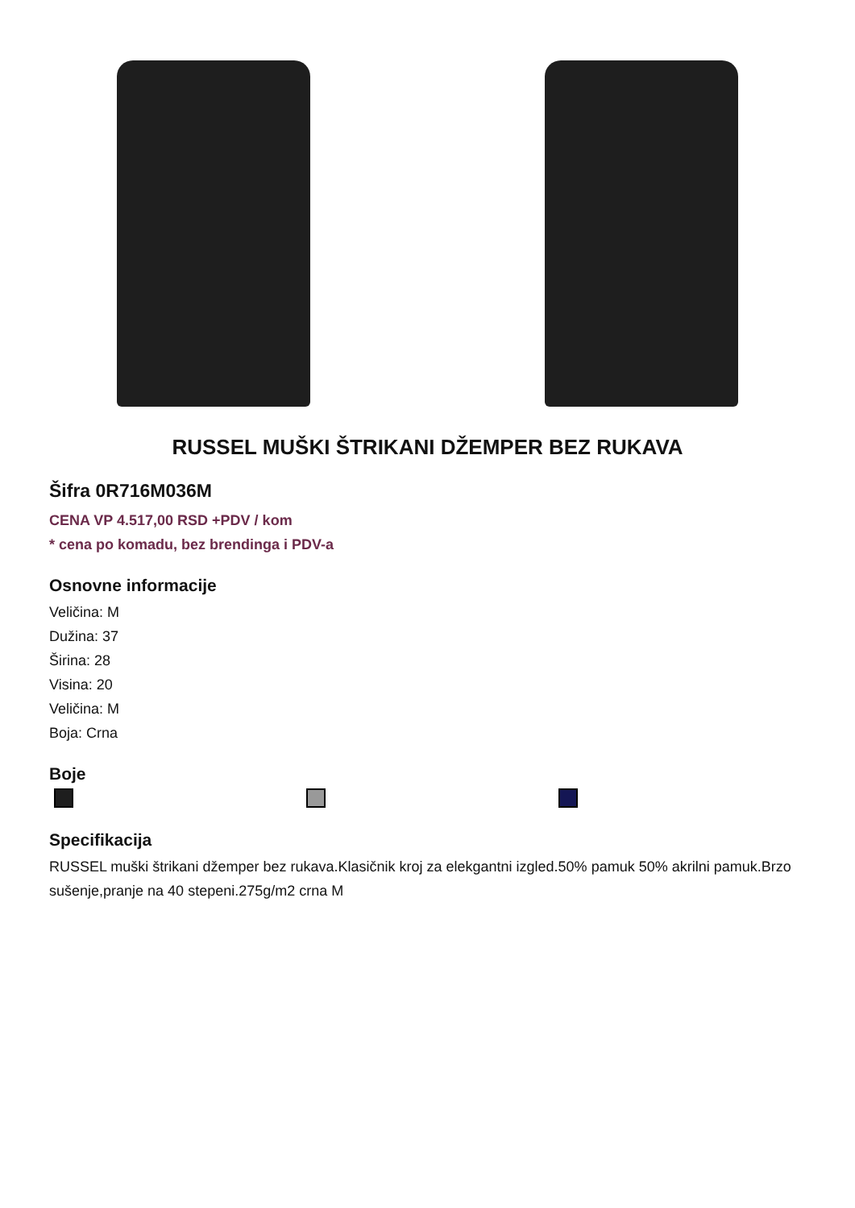RUSSEL MUŠKI ŠTRIKANI DŽEMPER BEZ RUKAVA
Šifra 0R716M036M
CENA VP 4.517,00 RSD +PDV / kom
* cena po komadu, bez brendinga i PDV-a
Osnovne informacije
Veličina: M
Dužina: 37
Širina: 28
Visina: 20
Veličina: M
Boja: Crna
Boje
Specifikacija
RUSSEL muški štrikani džemper bez rukava.Klasičnik kroj za elekgantni izgled.50% pamuk 50% akrilni pamuk.Brzo sušenje,pranje na 40 stepeni.275g/m2 crna M